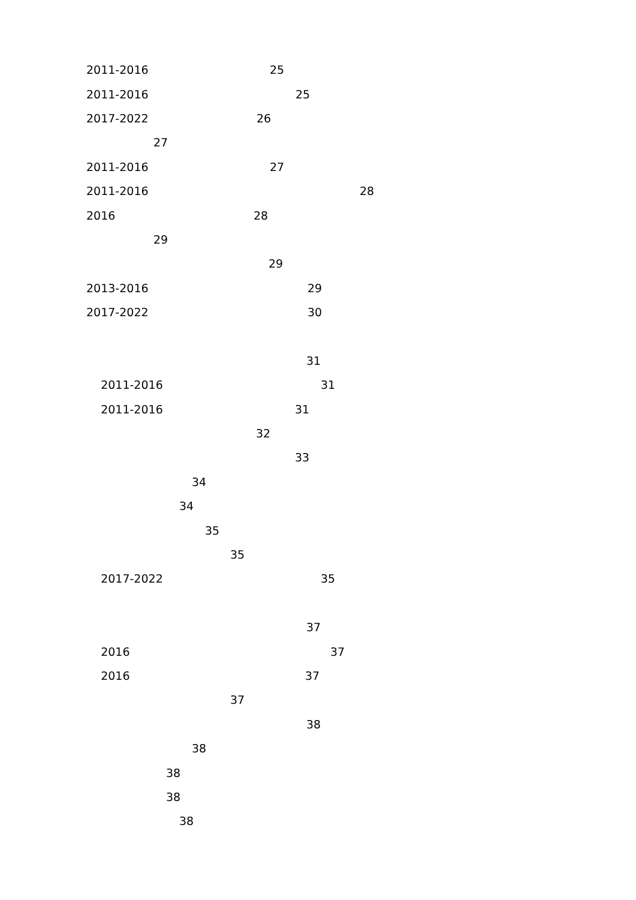2011-2016 25
2011-2016 25
2017-2022 26
27
2011-2016 27
2011-2016 28
2016 28
29
29
2013-2016 29
2017-2022 30
31
2011-2016 31
2011-2016 31
32
33
34
34
35
35
2017-2022 35
37
2016 37
2016 37
37
38
38
38
38
38